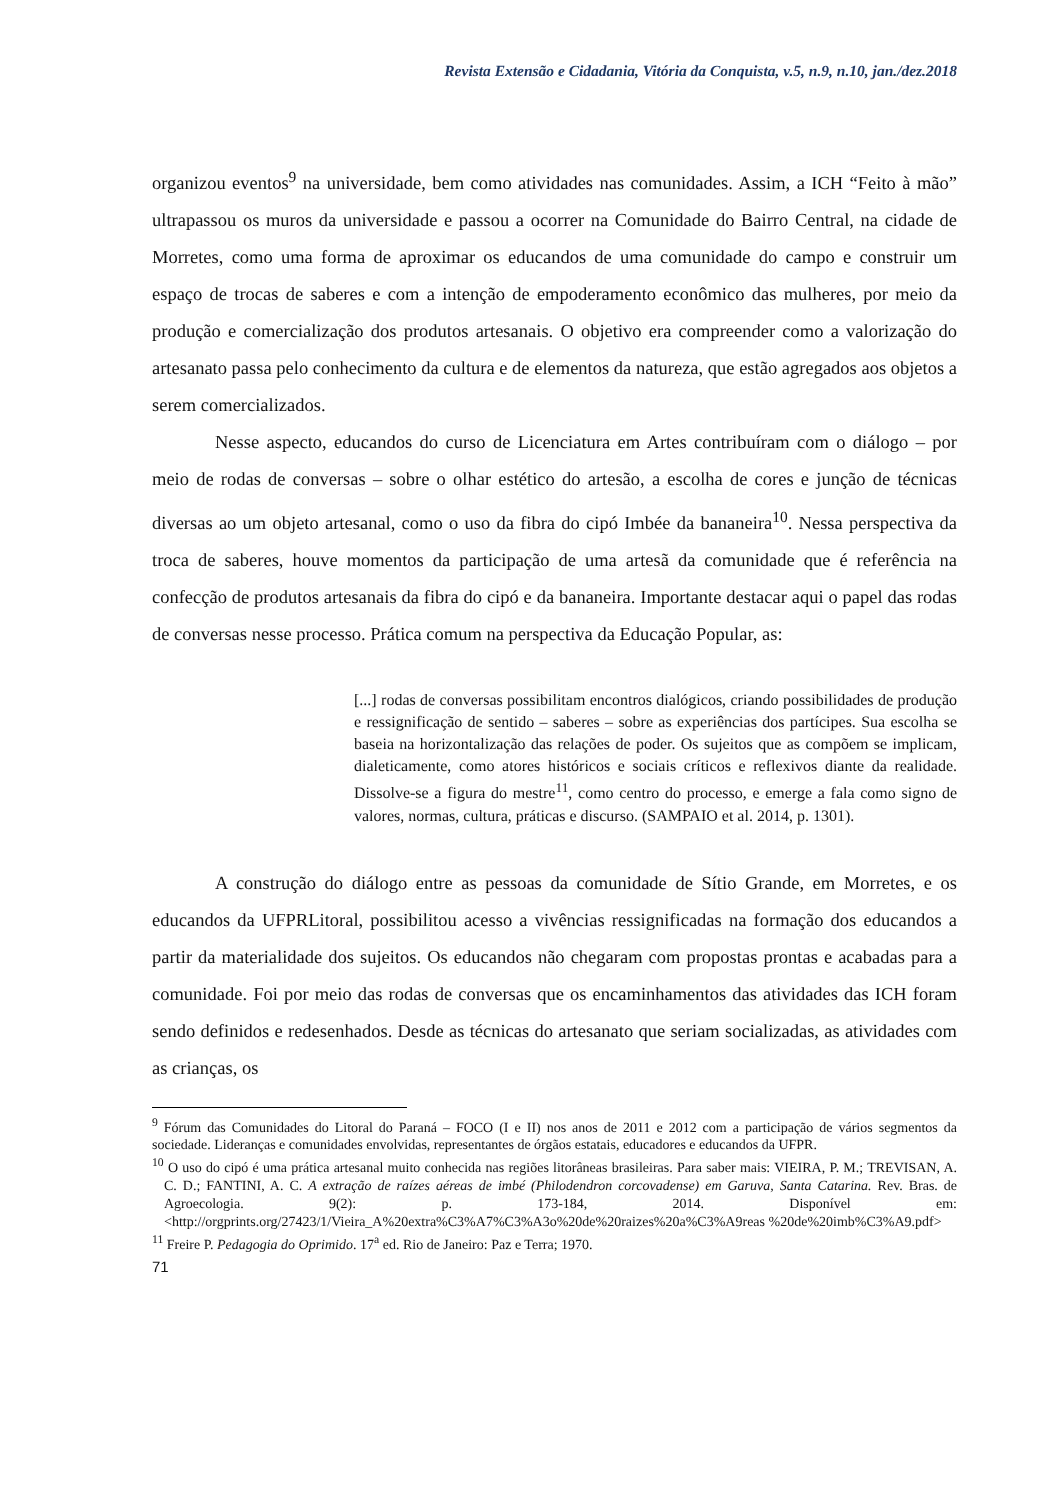Revista Extensão e Cidadania, Vitória da Conquista, v.5, n.9, n.10, jan./dez.2018
organizou eventos<sup>9</sup> na universidade, bem como atividades nas comunidades. Assim, a ICH “Feito à mão” ultrapassou os muros da universidade e passou a ocorrer na Comunidade do Bairro Central, na cidade de Morretes, como uma forma de aproximar os educandos de uma comunidade do campo e construir um espaço de trocas de saberes e com a intenção de empoderamento econômico das mulheres, por meio da produção e comercialização dos produtos artesanais. O objetivo era compreender como a valorização do artesanato passa pelo conhecimento da cultura e de elementos da natureza, que estão agregados aos objetos a serem comercializados.
Nesse aspecto, educandos do curso de Licenciatura em Artes contribuíram com o diálogo – por meio de rodas de conversas – sobre o olhar estético do artesão, a escolha de cores e junção de técnicas diversas ao um objeto artesanal, como o uso da fibra do cipó Imbée da bananeira<sup>10</sup>. Nessa perspectiva da troca de saberes, houve momentos da participação de uma artesã da comunidade que é referência na confecção de produtos artesanais da fibra do cipó e da bananeira. Importante destacar aqui o papel das rodas de conversas nesse processo. Prática comum na perspectiva da Educação Popular, as:
[...] rodas de conversas possibilitam encontros dialógicos, criando possibilidades de produção e ressignificação de sentido – saberes – sobre as experiências dos partícipes. Sua escolha se baseia na horizontalização das relações de poder. Os sujeitos que as compõem se implicam, dialeticamente, como atores históricos e sociais críticos e reflexivos diante da realidade. Dissolve-se a figura do mestre<sup>11</sup>, como centro do processo, e emerge a fala como signo de valores, normas, cultura, práticas e discurso. (SAMPAIO et al. 2014, p. 1301).
A construção do diálogo entre as pessoas da comunidade de Sítio Grande, em Morretes, e os educandos da UFPRLitoral, possibilitou acesso a vivências ressignificadas na formação dos educandos a partir da materialidade dos sujeitos. Os educandos não chegaram com propostas prontas e acabadas para a comunidade. Foi por meio das rodas de conversas que os encaminhamentos das atividades das ICH foram sendo definidos e redesenhados. Desde as técnicas do artesanato que seriam socializadas, as atividades com as crianças, os
<sup>9</sup> Fórum das Comunidades do Litoral do Paraná – FOCO (I e II) nos anos de 2011 e 2012 com a participação de vários segmentos da sociedade. Lideranças e comunidades envolvidas, representantes de órgãos estatais, educadores e educandos da UFPR.
<sup>10</sup> O uso do cipó é uma prática artesanal muito conhecida nas regiões litorâneas brasileiras. Para saber mais: VIEIRA, P. M.; TREVISAN, A. C. D.; FANTINI, A. C. A extração de raízes aéreas de imbé (Philodendron corcovadense) em Garuva, Santa Catarina. Rev. Bras. de Agroecologia. 9(2): p. 173-184, 2014. Disponível em:<http://orgprints.org/27423/1/Vieira_A%20extra%C3%A7%C3%A3o%20de%20raizes%20a%C3%A9reas %20de%20imb%C3%A9.pdf>
<sup>11</sup> Freire P. Pedagogia do Oprimido. 17<sup>a</sup> ed. Rio de Janeiro: Paz e Terra; 1970.
71